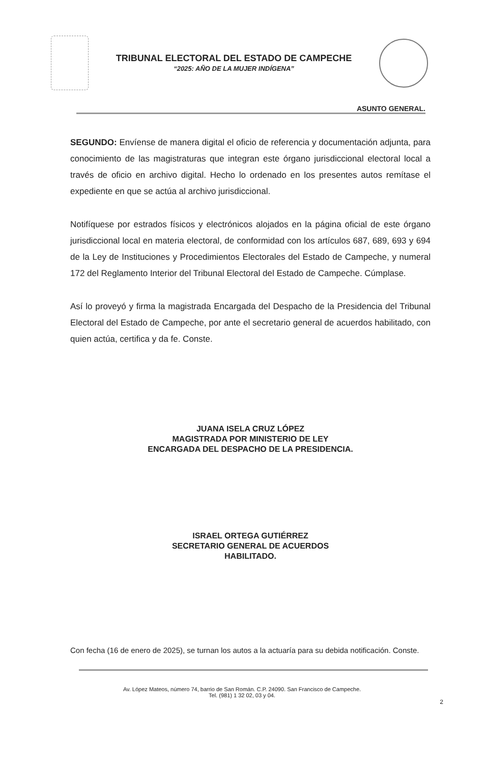TRIBUNAL ELECTORAL DEL ESTADO DE CAMPECHE
“2025: AÑO DE LA MUJER INDÍGENA”
ASUNTO GENERAL.
SEGUNDO: Envíense de manera digital el oficio de referencia y documentación adjunta, para conocimiento de las magistraturas que integran este órgano jurisdiccional electoral local a través de oficio en archivo digital. Hecho lo ordenado en los presentes autos remítase el expediente en que se actúa al archivo jurisdiccional.
Notifíquese por estrados físicos y electrónicos alojados en la página oficial de este órgano jurisdiccional local en materia electoral, de conformidad con los artículos 687, 689, 693 y 694 de la Ley de Instituciones y Procedimientos Electorales del Estado de Campeche, y numeral 172 del Reglamento Interior del Tribunal Electoral del Estado de Campeche. Cúmplase.
Así lo proveyó y firma la magistrada Encargada del Despacho de la Presidencia del Tribunal Electoral del Estado de Campeche, por ante el secretario general de acuerdos habilitado, con quien actúa, certifica y da fe. Conste.
JUANA ISELA CRUZ LÓPEZ
MAGISTRADA POR MINISTERIO DE LEY
ENCARGADA DEL DESPACHO DE LA PRESIDENCIA.
ISRAEL ORTEGA GUTIÉRREZ
SECRETARIO GENERAL DE ACUERDOS
HABILITADO.
Con fecha (16 de enero de 2025), se turnan los autos a la actuaría para su debida notificación. Conste.
Av. López Mateos, número 74, barrio de San Román. C.P. 24090. San Francisco de Campeche.
Tel. (981) 1 32 02, 03 y 04.
2